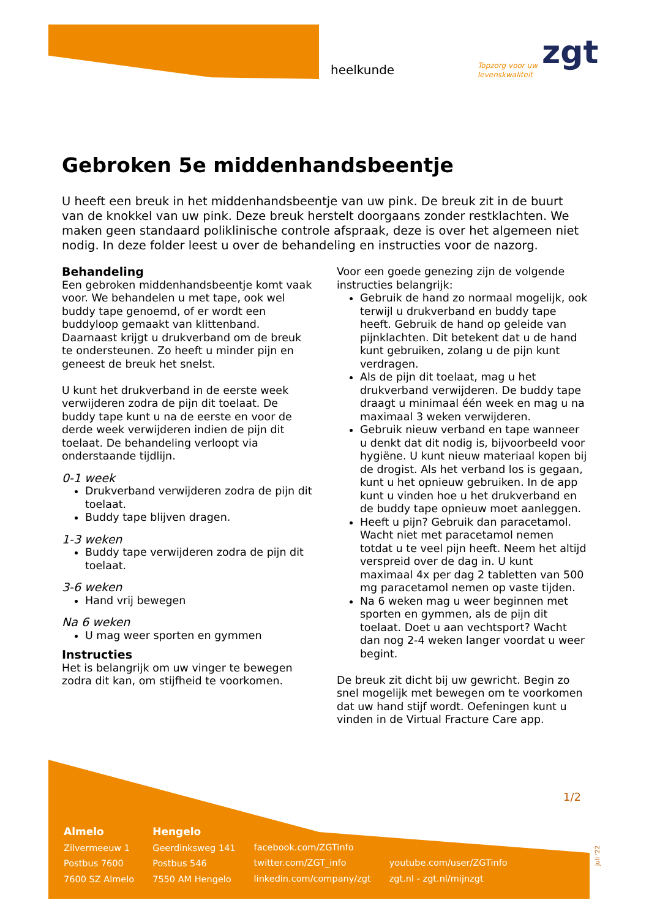heelkunde
Topzorg voor uw
levenskwaliteit
zgt
Gebroken 5e middenhandsbeentje
U heeft een breuk in het middenhandsbeentje van uw pink. De breuk zit in de buurt van de knokkel van uw pink. Deze breuk herstelt doorgaans zonder restklachten. We maken geen standaard poliklinische controle afspraak, deze is over het algemeen niet nodig. In deze folder leest u over de behandeling en instructies voor de nazorg.
Behandeling
Een gebroken middenhandsbeentje komt vaak voor. We behandelen u met tape, ook wel buddy tape genoemd, of er wordt een buddyloop gemaakt van klittenband. Daarnaast krijgt u drukverband om de breuk te ondersteunen. Zo heeft u minder pijn en geneest de breuk het snelst.
U kunt het drukverband in de eerste week verwijderen zodra de pijn dit toelaat. De buddy tape kunt u na de eerste en voor de derde week verwijderen indien de pijn dit toelaat. De behandeling verloopt via onderstaande tijdlijn.
0-1 week
Drukverband verwijderen zodra de pijn dit toelaat.
Buddy tape blijven dragen.
1-3 weken
Buddy tape verwijderen zodra de pijn dit toelaat.
3-6 weken
Hand vrij bewegen
Na 6 weken
U mag weer sporten en gymmen
Instructies
Het is belangrijk om uw vinger te bewegen zodra dit kan, om stijfheid te voorkomen.
Voor een goede genezing zijn de volgende instructies belangrijk:
Gebruik de hand zo normaal mogelijk, ook terwijl u drukverband en buddy tape heeft. Gebruik de hand op geleide van pijnklachten. Dit betekent dat u de hand kunt gebruiken, zolang u de pijn kunt verdragen.
Als de pijn dit toelaat, mag u het drukverband verwijderen. De buddy tape draagt u minimaal één week en mag u na maximaal 3 weken verwijderen.
Gebruik nieuw verband en tape wanneer u denkt dat dit nodig is, bijvoorbeeld voor hygiëne. U kunt nieuw materiaal kopen bij de drogist. Als het verband los is gegaan, kunt u het opnieuw gebruiken. In de app kunt u vinden hoe u het drukverband en de buddy tape opnieuw moet aanleggen.
Heeft u pijn? Gebruik dan paracetamol. Wacht niet met paracetamol nemen totdat u te veel pijn heeft. Neem het altijd verspreid over de dag in. U kunt maximaal 4x per dag 2 tabletten van 500 mg paracetamol nemen op vaste tijden.
Na 6 weken mag u weer beginnen met sporten en gymmen, als de pijn dit toelaat. Doet u aan vechtsport? Wacht dan nog 2-4 weken langer voordat u weer begint.
De breuk zit dicht bij uw gewricht. Begin zo snel mogelijk met bewegen om te voorkomen dat uw hand stijf wordt. Oefeningen kunt u vinden in de Virtual Fracture Care app.
1/2
Almelo
Zilvermeeuw 1
Postbus 7600
7600 SZ Almelo
Hengelo
Geerdinksweg 141
Postbus 546
7550 AM Hengelo
facebook.com/ZGTinfo
twitter.com/ZGT_info
linkedin.com/company/zgt
youtube.com/user/ZGTinfo
zgt.nl - zgt.nl/mijnzgt
juli '22